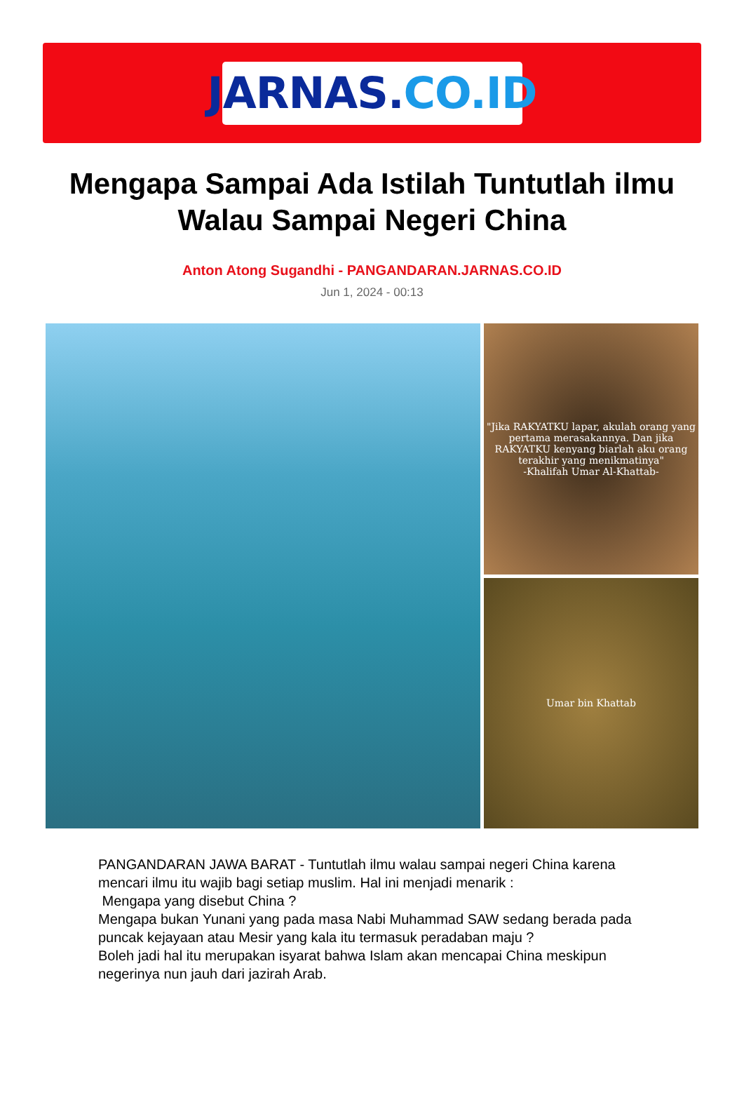JARNAS. CO.ID
Mengapa Sampai Ada Istilah Tuntutlah ilmu Walau Sampai Negeri China
Anton Atong Sugandhi - PANGANDARAN.JARNAS.CO.ID
Jun 1, 2024 - 00:13
"Jika RAKYATKU lapar, akulah orang yang pertama merasakannya. Dan jika RAKYATKU kenyang biarlah aku orang terakhir yang menikmatinya"
-Khalifah Umar Al-Khattab-
Umar bin Khattab
PANGANDARAN JAWA BARAT - Tuntutlah ilmu walau sampai negeri China karena mencari ilmu itu wajib bagi setiap muslim. Hal ini menjadi menarik :
Mengapa yang disebut China ?
Mengapa bukan Yunani yang pada masa Nabi Muhammad SAW sedang berada pada puncak kejayaan atau Mesir yang kala itu termasuk peradaban maju ?
Boleh jadi hal itu merupakan isyarat bahwa Islam akan mencapai China meskipun negerinya nun jauh dari jazirah Arab.